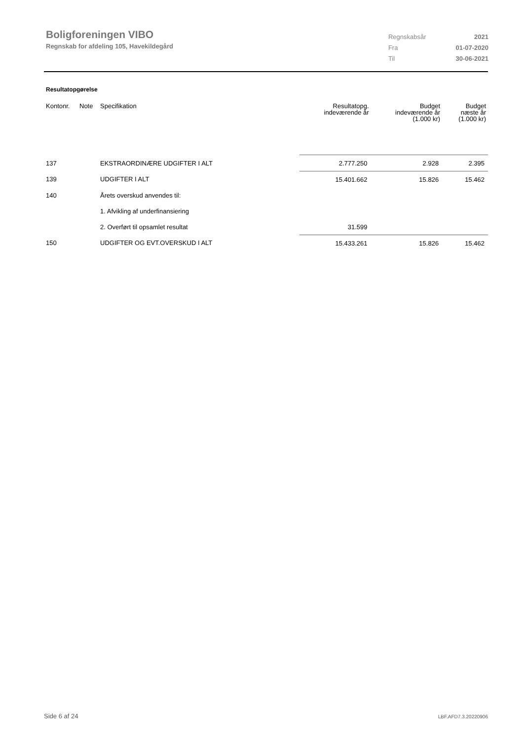Boligforeningen VIBO
Regnskab for afdeling 105, Havekildegård
| Regnskabsår | 2021 |
| Fra | 01-07-2020 |
| Til | 30-06-2021 |
Resultatopgørelse
| Kontonr. | Note | Specifikation | Resultatopg. indeværende år | Budget indeværende år (1.000 kr) | Budget næste år (1.000 kr) |
| --- | --- | --- | --- | --- | --- |
| 137 | | EKSTRAORDINÆRE UDGIFTER I ALT | 2.777.250 | 2.928 | 2.395 |
| 139 | | UDGIFTER I ALT | 15.401.662 | 15.826 | 15.462 |
| 140 | | Årets overskud anvendes til: | | | |
| | | 1. Afvikling af underfinansiering | | | |
| | | 2. Overført til opsamlet resultat | 31.599 | | |
| 150 | | UDGIFTER OG EVT.OVERSKUD I ALT | 15.433.261 | 15.826 | 15.462 |
Side 6 af 24 LBF.AFD7.3.20220906